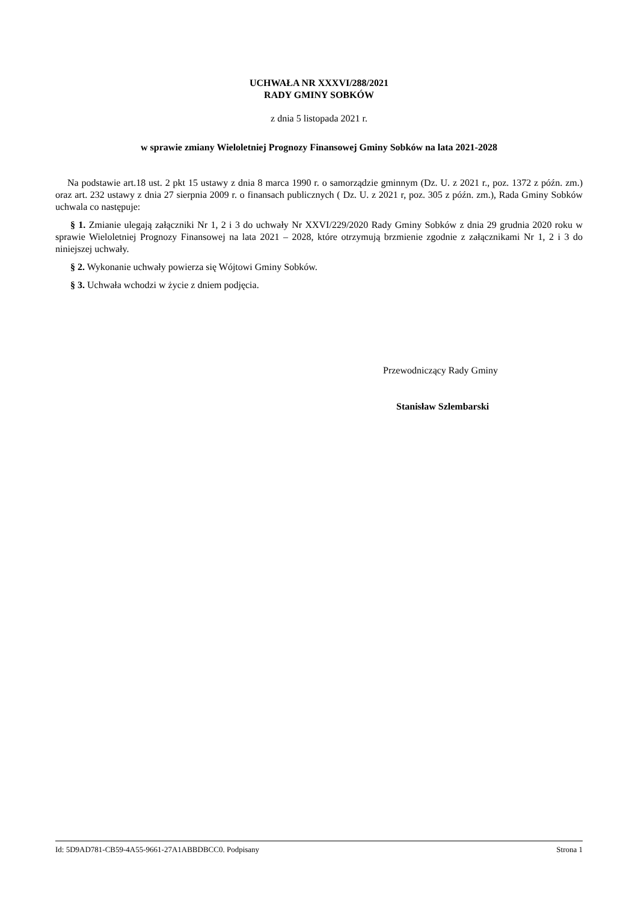UCHWAŁA NR XXXVI/288/2021
RADY GMINY SOBKÓW
z dnia 5 listopada 2021 r.
w sprawie zmiany Wieloletniej Prognozy Finansowej Gminy Sobków na lata 2021-2028
Na podstawie art.18 ust. 2 pkt 15 ustawy z dnia 8 marca 1990 r. o samorządzie gminnym (Dz. U. z 2021 r., poz. 1372 z późn. zm.) oraz art. 232 ustawy z dnia 27 sierpnia 2009 r. o finansach publicznych ( Dz. U. z 2021 r, poz. 305 z późn. zm.), Rada Gminy Sobków uchwala co następuje:
§ 1. Zmianie ulegają załączniki Nr 1, 2 i 3 do uchwały Nr XXVI/229/2020 Rady Gminy Sobków z dnia 29 grudnia 2020 roku w sprawie Wieloletniej Prognozy Finansowej na lata 2021 – 2028, które otrzymują brzmienie zgodnie z załącznikami Nr 1, 2 i 3 do niniejszej uchwały.
§ 2. Wykonanie uchwały powierza się Wójtowi Gminy Sobków.
§ 3. Uchwała wchodzi w życie z dniem podjęcia.
Przewodniczący Rady Gminy
Stanisław Szlembarski
Id: 5D9AD781-CB59-4A55-9661-27A1ABBDBCC0. Podpisany Strona 1